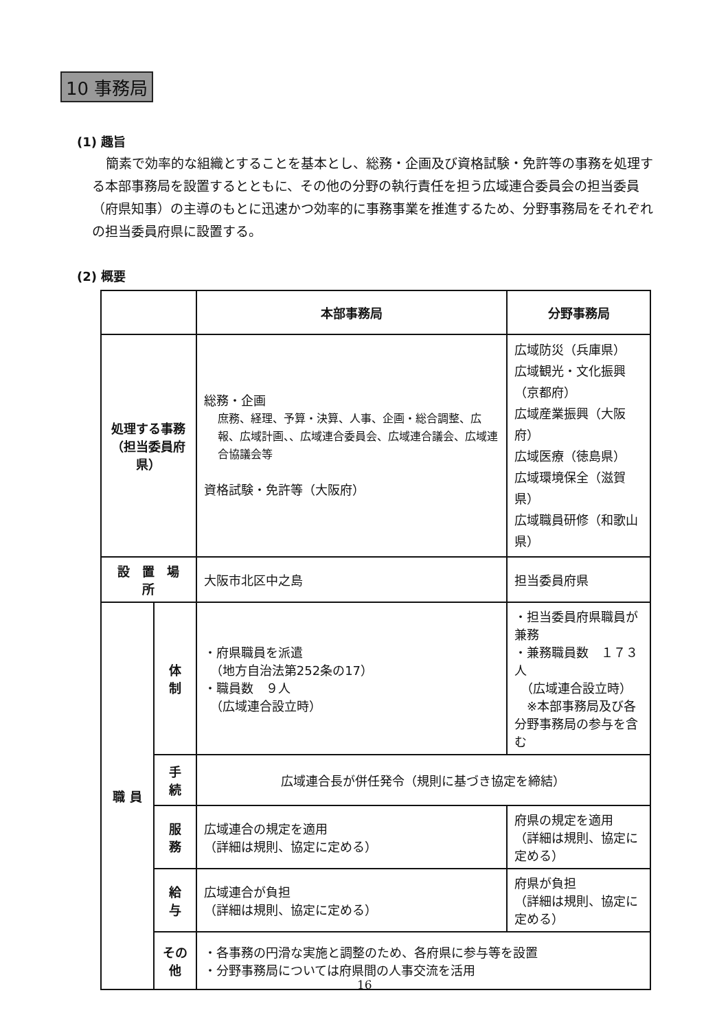10 事務局
(1) 趣旨
簡素で効率的な組織とすることを基本とし、総務・企画及び資格試験・免許等の事務を処理する本部事務局を設置するとともに、その他の分野の執行責任を担う広域連合委員会の担当委員（府県知事）の主導のもとに迅速かつ効率的に事務事業を推進するため、分野事務局をそれぞれの担当委員府県に設置する。
(2) 概要
| | | 本部事務局 | 分野事務局 |
| --- | --- | --- | --- |
| 処理する事務 （担当委員府県） | | 総務・企画 庶務、経理、予算・決算、人事、企画・総合調整、広報、広域計画、、広域連合委員会、広域連合議会、広域連合協議会等 資格試験・免許等（大阪府） | 広域防災（兵庫県） 広域観光・文化振興（京都府） 広域産業振興（大阪府） 広域医療（徳島県） 広域環境保全（滋賀県） 広域職員研修（和歌山県） |
| 設 置 場 所 | | 大阪市北区中之島 | 担当委員府県 |
| 職 員 | 体 制 | ・府県職員を派遣 （地方自治法第252条の17） ・職員数 ９人 （広域連合設立時） | ・担当委員府県職員が兼務 ・兼務職員数 １７３人 （広域連合設立時） ※本部事務局及び各分野事務局の参与を含む |
| | 手 続 | 広域連合長が併任発令（規則に基づき協定を締結） | |
| | 服 務 | 広域連合の規定を適用 （詳細は規則、協定に定める） | 府県の規定を適用 （詳細は規則、協定に定める） |
| | 給 与 | 広域連合が負担 （詳細は規則、協定に定める） | 府県が負担 （詳細は規則、協定に定める） |
| | その他 | ・各事務の円滑な実施と調整のため、各府県に参与等を設置 ・分野事務局については府県間の人事交流を活用 | |
16